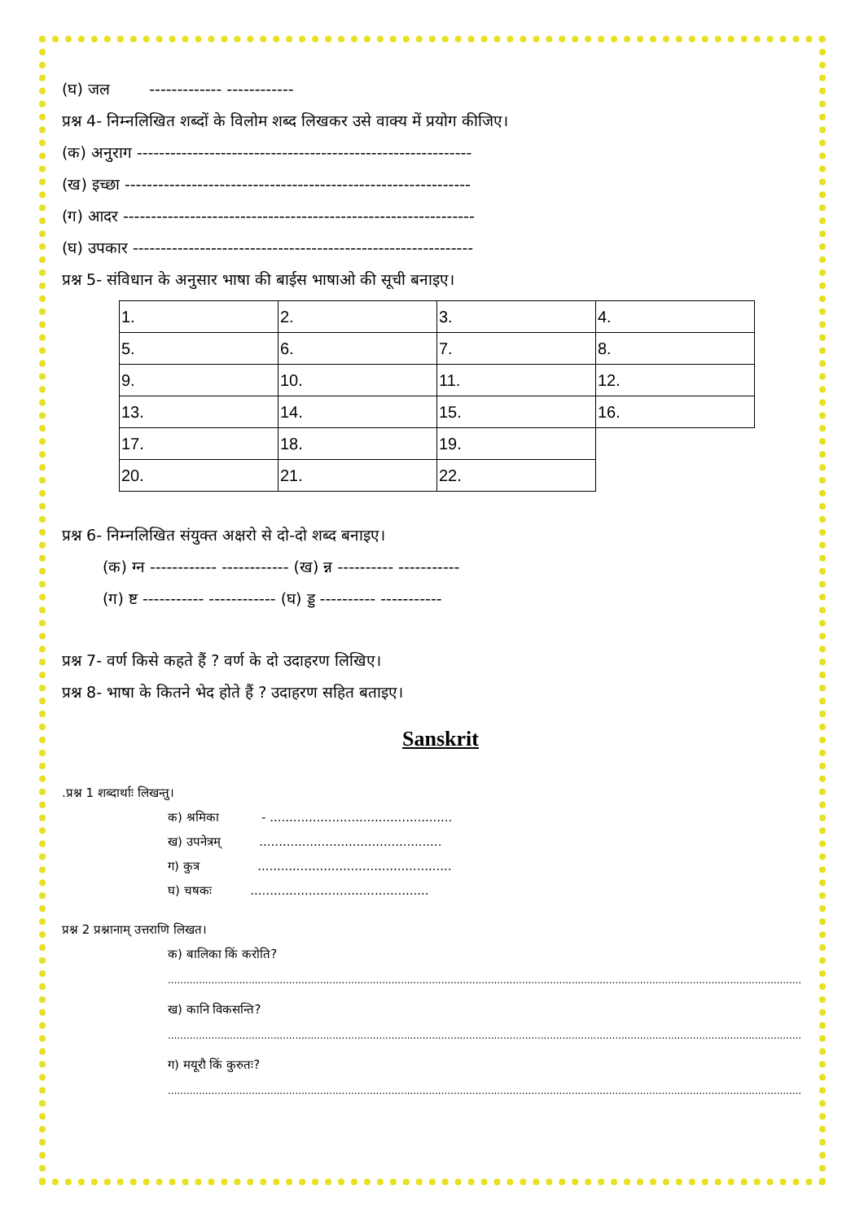(घ) जल ------------- ------------
प्रश्न 4- निम्नलिखित शब्दों के विलोम शब्द लिखकर उसे वाक्य में प्रयोग कीजिए।
(क) अनुराग ------------------------------------------------------------
(ख) इच्छा --------------------------------------------------------------
(ग) आदर ---------------------------------------------------------------
(घ) उपकार -------------------------------------------------------------
प्रश्न 5- संविधान के अनुसार भाषा की बाईस भाषाओ की सूची बनाइए।
| 1. | 2. | 3. | 4. |
| 5. | 6. | 7. | 8. |
| 9. | 10. | 11. | 12. |
| 13. | 14. | 15. | 16. |
| 17. | 18. | 19. | |
| 20. | 21. | 22. | |
प्रश्न 6- निम्नलिखित संयुक्त अक्षरो से दो-दो शब्द बनाइए।
(क) ग्न ------------ ------------ (ख) न्न ---------- -----------
(ग) ष्ट ----------- ------------ (घ) ड्ड ---------- -----------
प्रश्न 7- वर्ण किसे कहते हैं ? वर्ण के दो उदाहरण लिखिए।
प्रश्न 8- भाषा के कितने भेद होते हैं ? उदाहरण सहित बताइए।
Sanskrit
.प्रश्न 1 शब्दार्थाः लिखन्तु।
क) श्रमिका - ...............................................
ख) उपनेत्रम् ...............................................
ग) कुत्र ..................................................
घ) चषकः ..............................................
प्रश्न 2 प्रश्नानाम् उत्तराणि लिखत।
क) बालिका किं करोति?
............................................................................................................................................................................................................
ख) कानि विकसन्ति?
............................................................................................................................................................................................................
ग) मयूरौ किं कुरुतः?
............................................................................................................................................................................................................